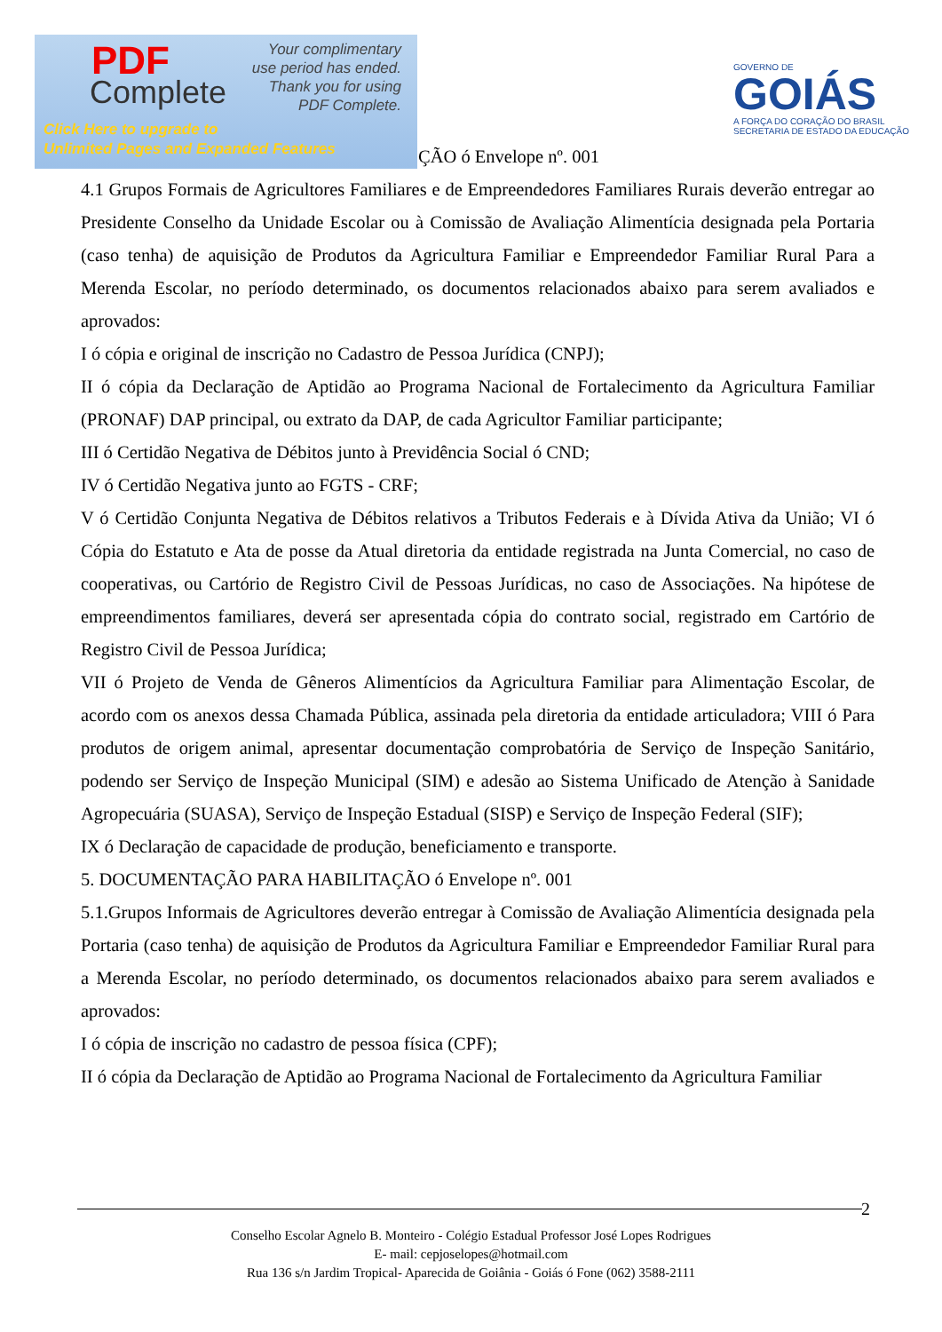PDF
Complete
Your complimentary
use period has ended.
Thank you for using
PDF Complete.
Click Here to upgrade to
Unlimited Pages and Expanded Features
GOVERNO DE
GOIÁS
A FORÇA DO CORAÇÃO DO BRASIL
SECRETARIA DE ESTADO DA EDUCAÇÃO
ÇÃO ó Envelope nº. 001
4.1 Grupos Formais de Agricultores Familiares e de Empreendedores Familiares Rurais deverão entregar ao Presidente Conselho da Unidade Escolar ou à Comissão de Avaliação Alimentícia designada pela Portaria (caso tenha) de aquisição de Produtos da Agricultura Familiar e Empreendedor Familiar Rural Para a Merenda Escolar, no período determinado, os documentos relacionados abaixo para serem avaliados e aprovados:
I ó cópia e original de inscrição no Cadastro de Pessoa Jurídica (CNPJ);
II ó cópia da Declaração de Aptidão ao Programa Nacional de Fortalecimento da Agricultura Familiar (PRONAF) DAP principal, ou extrato da DAP, de cada Agricultor Familiar participante;
III ó Certidão Negativa de Débitos junto à Previdência Social ó CND;
IV ó Certidão Negativa junto ao FGTS - CRF;
V ó Certidão Conjunta Negativa de Débitos relativos a Tributos Federais e à Dívida Ativa da União; VI ó Cópia do Estatuto e Ata de posse da Atual diretoria da entidade registrada na Junta Comercial, no caso de cooperativas, ou Cartório de Registro Civil de Pessoas Jurídicas, no caso de Associações. Na hipótese de empreendimentos familiares, deverá ser apresentada cópia do contrato social, registrado em Cartório de Registro Civil de Pessoa Jurídica;
VII ó Projeto de Venda de Gêneros Alimentícios da Agricultura Familiar para Alimentação Escolar, de acordo com os anexos dessa Chamada Pública, assinada pela diretoria da entidade articuladora; VIII ó Para produtos de origem animal, apresentar documentação comprobatória de Serviço de Inspeção Sanitário, podendo ser Serviço de Inspeção Municipal (SIM) e adesão ao Sistema Unificado de Atenção à Sanidade Agropecuária (SUASA), Serviço de Inspeção Estadual (SISP) e Serviço de Inspeção Federal (SIF);
IX ó Declaração de capacidade de produção, beneficiamento e transporte.
5. DOCUMENTAÇÃO PARA HABILITAÇÃO ó Envelope nº. 001
5.1.Grupos Informais de Agricultores deverão entregar à Comissão de Avaliação Alimentícia designada pela Portaria (caso tenha) de aquisição de Produtos da Agricultura Familiar e Empreendedor Familiar Rural para a Merenda Escolar, no período determinado, os documentos relacionados abaixo para serem avaliados e aprovados:
I ó cópia de inscrição no cadastro de pessoa física (CPF);
II ó cópia da Declaração de Aptidão ao Programa Nacional de Fortalecimento da Agricultura Familiar
2
Conselho Escolar Agnelo B. Monteiro - Colégio Estadual Professor José Lopes Rodrigues
E- mail: cepjoselopes@hotmail.com
Rua 136 s/n Jardim Tropical- Aparecida de Goiânia - Goiás ó Fone (062) 3588-2111